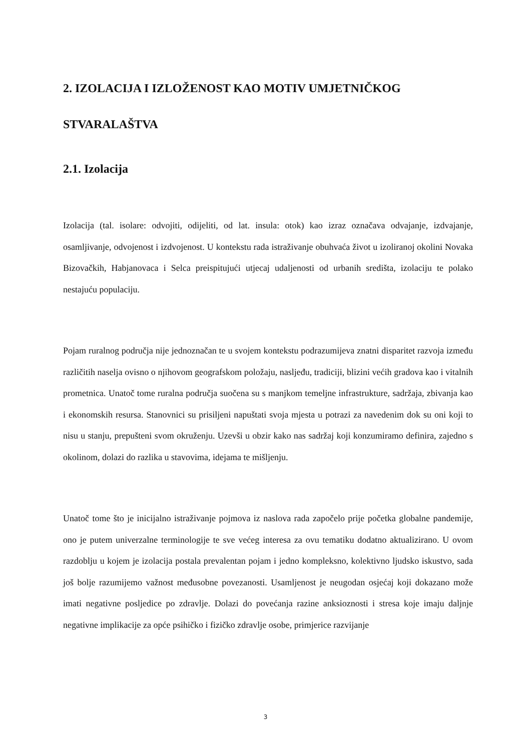2. IZOLACIJA I IZLOŽENOST KAO MOTIV UMJETNIČKOG STVARALAŠTVA
2.1. Izolacija
Izolacija (tal. isolare: odvojiti, odijeliti, od lat. insula: otok) kao izraz označava odvajanje, izdvajanje, osamljivanje, odvojenost i izdvojenost. U kontekstu rada istraživanje obuhvaća život u izoliranoj okolini Novaka Bizovačkih, Habjanovaca i Selca preispitujući utjecaj udaljenosti od urbanih središta, izolaciju te polako nestajuću populaciju.
Pojam ruralnog područja nije jednoznačan te u svojem kontekstu podrazumijeva znatni disparitet razvoja između različitih naselja ovisno o njihovom geografskom položaju, nasljeđu, tradiciji, blizini većih gradova kao i vitalnih prometnica. Unatoč tome ruralna područja suočena su s manjkom temeljne infrastrukture, sadržaja, zbivanja kao i ekonomskih resursa. Stanovnici su prisiljeni napuštati svoja mjesta u potrazi za navedenim dok su oni koji to nisu u stanju, prepušteni svom okruženju. Uzevši u obzir kako nas sadržaj koji konzumiramo definira, zajedno s okolinom, dolazi do razlika u stavovima, idejama te mišljenju.
Unatoč tome što je inicijalno istraživanje pojmova iz naslova rada započelo prije početka globalne pandemije, ono je putem univerzalne terminologije te sve većeg interesa za ovu tematiku dodatno aktualizirano. U ovom razdoblju u kojem je izolacija postala prevalentan pojam i jedno kompleksno, kolektivno ljudsko iskustvo, sada još bolje razumijemo važnost međusobne povezanosti. Usamljenost je neugodan osjećaj koji dokazano može imati negativne posljedice po zdravlje. Dolazi do povećanja razine anksioznosti i stresa koje imaju daljnje negativne implikacije za opće psihičko i fizičko zdravlje osobe, primjerice razvijanje
3